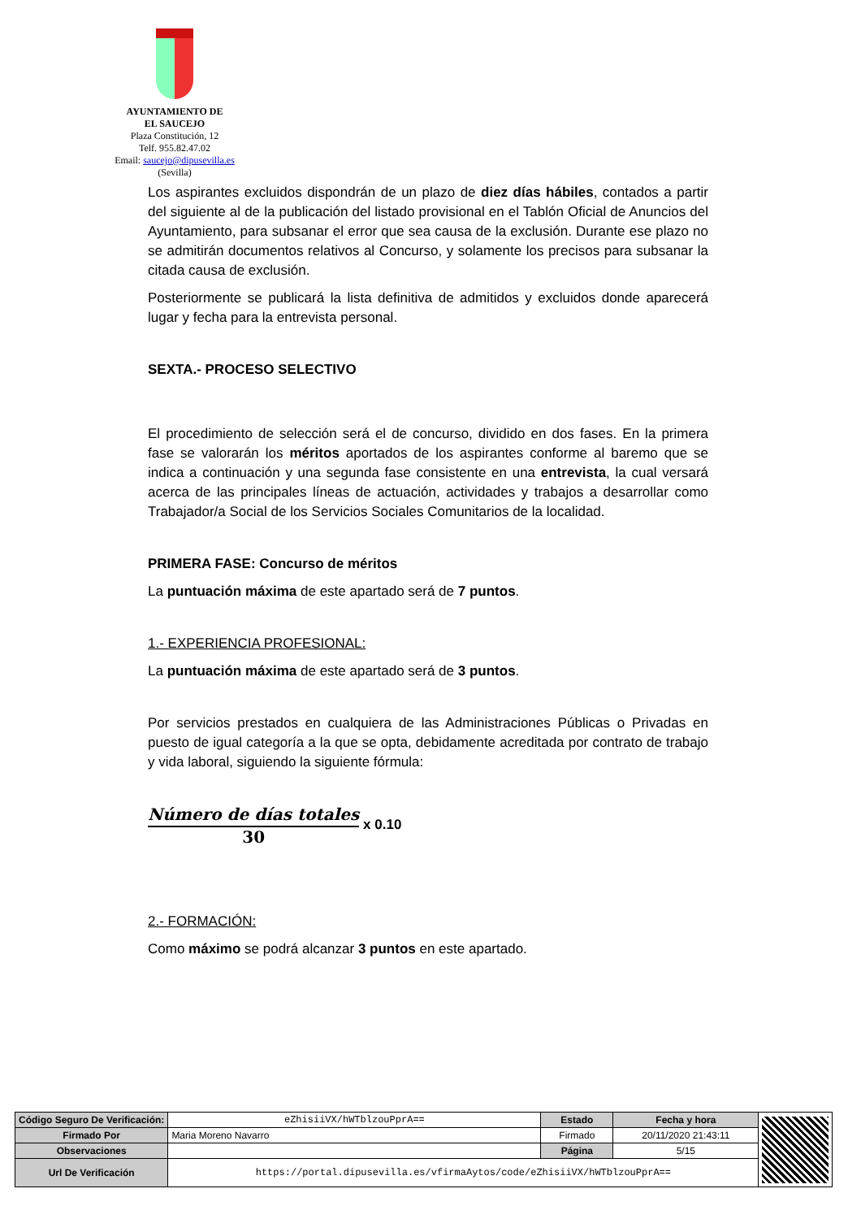AYUNTAMIENTO DE
EL SAUCEJO
Plaza Constitución, 12
Telf. 955.82.47.02
Email: saucejo@dipusevilla.es
(Sevilla)
Los aspirantes excluidos dispondrán de un plazo de diez días hábiles, contados a partir del siguiente al de la publicación del listado provisional en el Tablón Oficial de Anuncios del Ayuntamiento, para subsanar el error que sea causa de la exclusión. Durante ese plazo no se admitirán documentos relativos al Concurso, y solamente los precisos para subsanar la citada causa de exclusión.
Posteriormente se publicará la lista definitiva de admitidos y excluidos donde aparecerá lugar y fecha para la entrevista personal.
SEXTA.- PROCESO SELECTIVO
El procedimiento de selección será el de concurso, dividido en dos fases. En la primera fase se valorarán los méritos aportados de los aspirantes conforme al baremo que se indica a continuación y una segunda fase consistente en una entrevista, la cual versará acerca de las principales líneas de actuación, actividades y trabajos a desarrollar como Trabajador/a Social de los Servicios Sociales Comunitarios de la localidad.
PRIMERA FASE: Concurso de méritos
La puntuación máxima de este apartado será de 7 puntos.
1.- EXPERIENCIA PROFESIONAL:
La puntuación máxima de este apartado será de 3 puntos.
Por servicios prestados en cualquiera de las Administraciones Públicas o Privadas en puesto de igual categoría a la que se opta, debidamente acreditada por contrato de trabajo y vida laboral, siguiendo la siguiente fórmula:
Número de días totales
30
x 0.10
2.- FORMACIÓN:
Como máximo se podrá alcanzar 3 puntos en este apartado.
| Código Seguro De Verificación: | eZhisiiVX/hWTblzouPprA== | Estado | Fecha y hora | |
| Firmado Por | Maria Moreno Navarro | Firmado | 20/11/2020 21:43:11 | |
| Observaciones | | Página | 5/15 | |
| Url De Verificación | https://portal.dipusevilla.es/vfirmaAytos/code/eZhisiiVX/hWTblzouPprA== | | | |